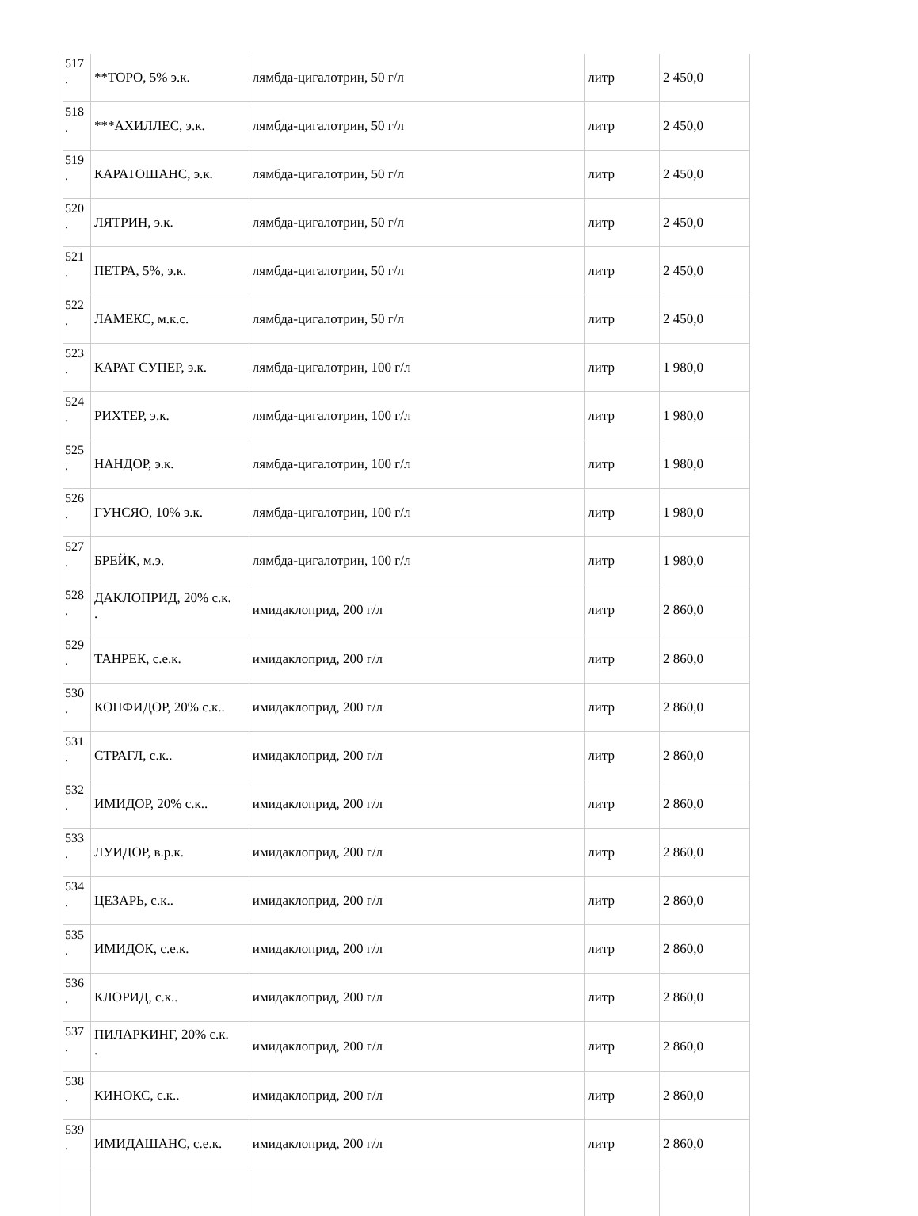| 517 . | **ТОРО, 5% э.к. | лямбда-цигалотрин, 50 г/л | литр | 2 450,0 |
| 518 . | ***АХИЛЛЕС, э.к. | лямбда-цигалотрин, 50 г/л | литр | 2 450,0 |
| 519 . | КАРАТОШАНС, э.к. | лямбда-цигалотрин, 50 г/л | литр | 2 450,0 |
| 520 . | ЛЯТРИН, э.к. | лямбда-цигалотрин, 50 г/л | литр | 2 450,0 |
| 521 . | ПЕТРА, 5%, э.к. | лямбда-цигалотрин, 50 г/л | литр | 2 450,0 |
| 522 . | ЛАМЕКС, м.к.с. | лямбда-цигалотрин, 50 г/л | литр | 2 450,0 |
| 523 . | КАРАТ СУПЕР, э.к. | лямбда-цигалотрин, 100 г/л | литр | 1 980,0 |
| 524 . | РИХТЕР, э.к. | лямбда-цигалотрин, 100 г/л | литр | 1 980,0 |
| 525 . | НАНДОР, э.к. | лямбда-цигалотрин, 100 г/л | литр | 1 980,0 |
| 526 . | ГУНСЯО, 10% э.к. | лямбда-цигалотрин, 100 г/л | литр | 1 980,0 |
| 527 . | БРЕЙК, м.э. | лямбда-цигалотрин, 100 г/л | литр | 1 980,0 |
| 528 . | ДАКЛОПРИД, 20% с.к. . | имидаклоприд, 200 г/л | литр | 2 860,0 |
| 529 . | ТАНРЕК, с.е.к. | имидаклоприд, 200 г/л | литр | 2 860,0 |
| 530 . | КОНФИДОР, 20% с.к.. | имидаклоприд, 200 г/л | литр | 2 860,0 |
| 531 . | СТРАГЛ, с.к.. | имидаклоприд, 200 г/л | литр | 2 860,0 |
| 532 . | ИМИДОР, 20% с.к.. | имидаклоприд, 200 г/л | литр | 2 860,0 |
| 533 . | ЛУИДОР, в.р.к. | имидаклоприд, 200 г/л | литр | 2 860,0 |
| 534 . | ЦЕЗАРЬ, с.к.. | имидаклоприд, 200 г/л | литр | 2 860,0 |
| 535 . | ИМИДОК, с.е.к. | имидаклоприд, 200 г/л | литр | 2 860,0 |
| 536 . | КЛОРИД, с.к.. | имидаклоприд, 200 г/л | литр | 2 860,0 |
| 537 . | ПИЛАРКИНГ, 20% с.к. . | имидаклоприд, 200 г/л | литр | 2 860,0 |
| 538 . | КИНОКС, с.к.. | имидаклоприд, 200 г/л | литр | 2 860,0 |
| 539 . | ИМИДАШАНС, с.е.к. | имидаклоприд, 200 г/л | литр | 2 860,0 |